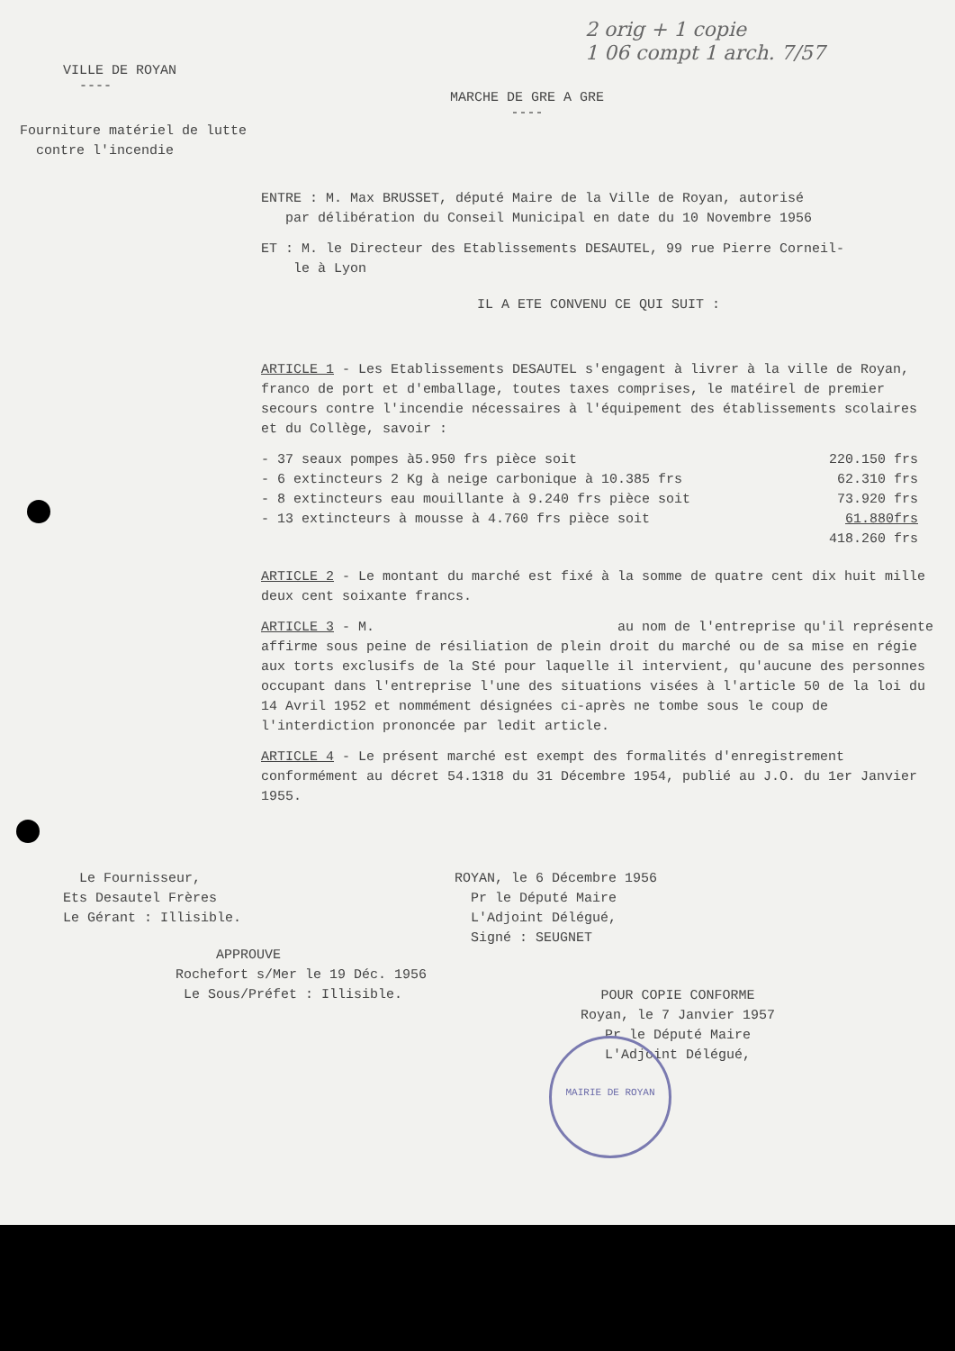2 orig + 1 copie
1 06 compt 1 arch. 7/57
VILLE DE ROYAN
----
MARCHE DE GRE A GRE
----
Fourniture matériel de lutte
contre l'incendie
ENTRE : M. Max BRUSSET, député Maire de la Ville de Royan, autorisé
par délibération du Conseil Municipal en date du 10 Novembre 1956
ET : M. le Directeur des Etablissements DESAUTEL, 99 rue Pierre Corneil-
le à Lyon
IL A ETE CONVENU CE QUI SUIT :
ARTICLE 1 - Les Etablissements DESAUTEL s'engagent à livrer à la ville de Royan, franco de port et d'emballage, toutes taxes comprises, le matéirel de premier secours contre l'incendie nécessaires à l'équipement des établissements scolaires et du Collège, savoir :
| - 37 seaux pompes à5.950 frs pièce soit | 220.150 frs |
| - 6 extincteurs 2 Kg à neige carbonique à 10.385 frs | 62.310 frs |
| - 8 extincteurs eau mouillante à 9.240 frs pièce soit | 73.920 frs |
| - 13 extincteurs à mousse à 4.760 frs pièce soit | 61.880frs |
| | 418.260 frs |
ARTICLE 2 - Le montant du marché est fixé à la somme de quatre cent dix huit mille deux cent soixante francs.
ARTICLE 3 - M. au nom de l'entreprise qu'il représente affirme sous peine de résiliation de plein droit du marché ou de sa mise en régie aux torts exclusifs de la Sté pour laquelle il intervient, qu'aucune des personnes occupant dans l'entreprise l'une des situations visées à l'article 50 de la loi du 14 Avril 1952 et nommément désignées ci-après ne tombe sous le coup de l'interdiction prononcée par ledit article.
ARTICLE 4 - Le présent marché est exempt des formalités d'enregistrement conformément au décret 54.1318 du 31 Décembre 1954, publié au J.O. du 1er Janvier 1955.
Le Fournisseur,
Ets Desautel Frères
Le Gérant : Illisible.
ROYAN, le 6 Décembre 1956
Pr le Député Maire
L'Adjoint Délégué,
Signé : SEUGNET
APPROUVE
Rochefort s/Mer le 19 Déc. 1956
Le Sous/Préfet : Illisible.
POUR COPIE CONFORME
Royan, le 7 Janvier 1957
Pr le Député Maire
L'Adjoint Délégué,
MAIRIE DE ROYAN